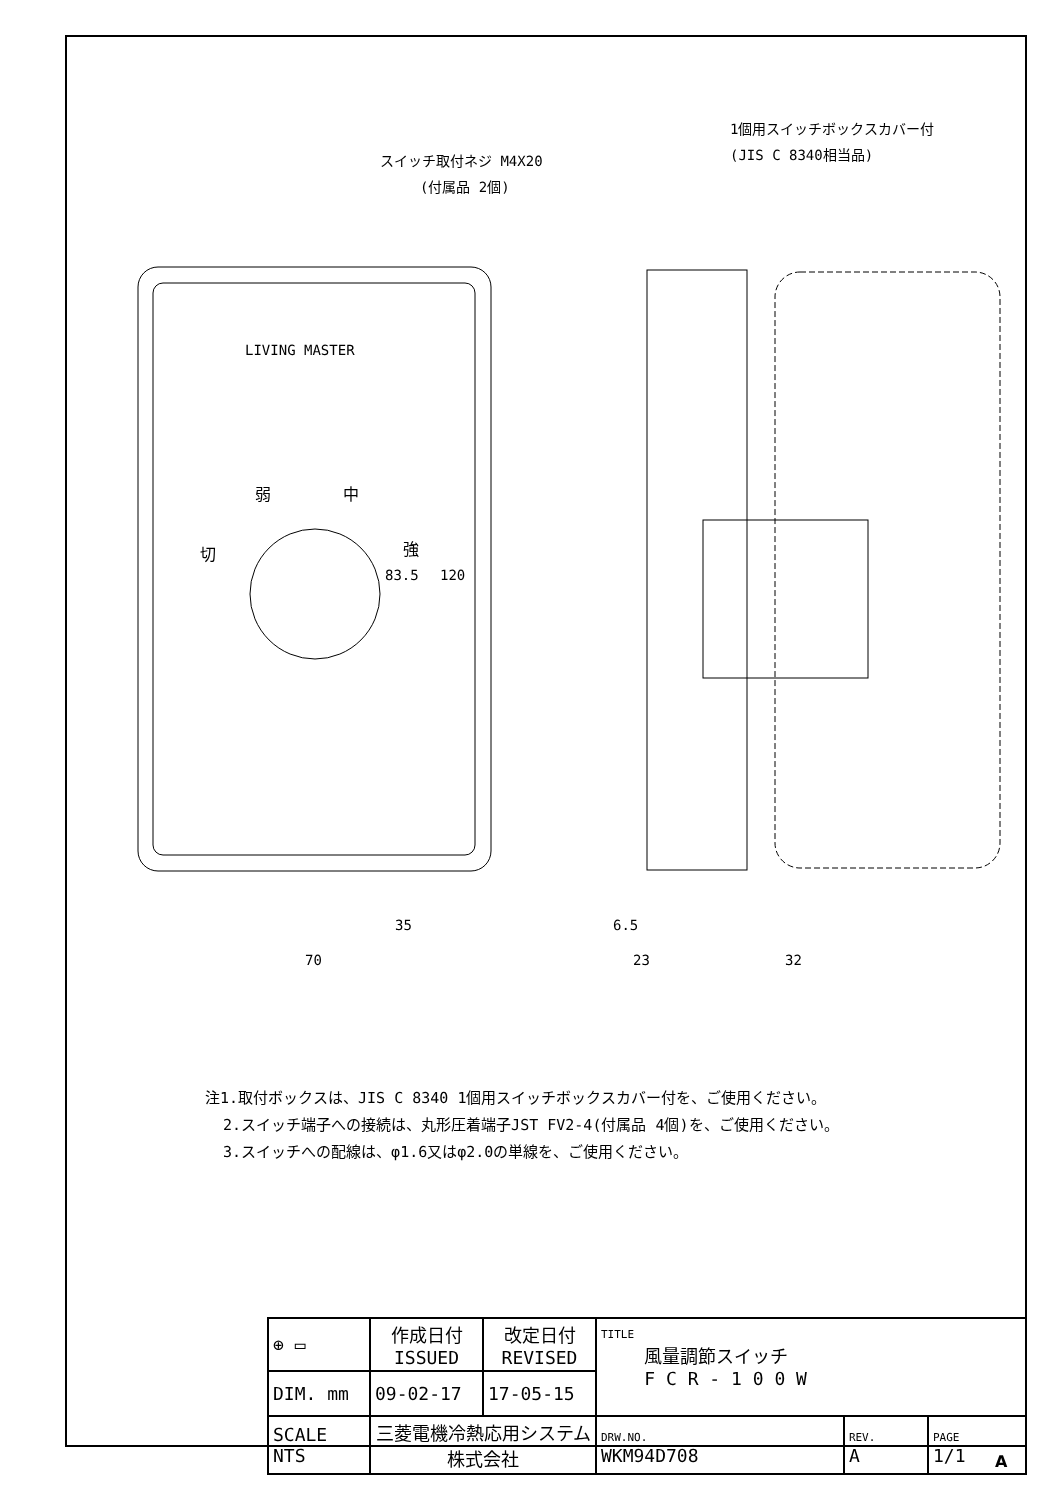LIVING MASTER
スイッチ取付ネジ M4X20
(付属品 2個)
1個用スイッチボックスカバー付
(JIS C 8340相当品)
弱
中
切
強
83.5
120
35
70
6.5
23
32
注1.取付ボックスは、JIS C 8340 1個用スイッチボックスカバー付を、ご使用ください。
2.スイッチ端子への接続は、丸形圧着端子JST FV2-4(付属品 4個)を、ご使用ください。
3.スイッチへの配線は、φ1.6又はφ2.0の単線を、ご使用ください。
| ⊕ ▭ | 作成日付 ISSUED | 改定日付 REVISED | TITLE 風量調節スイッチ F C R - 1 0 0 W | | |
| DIM. mm | 09-02-17 | 17-05-15 | | | |
| SCALE NTS | 三菱電機冷熱応用システム株式会社 | | DRW.NO. WKM94D708 | REV. A | PAGE 1/1 |
A